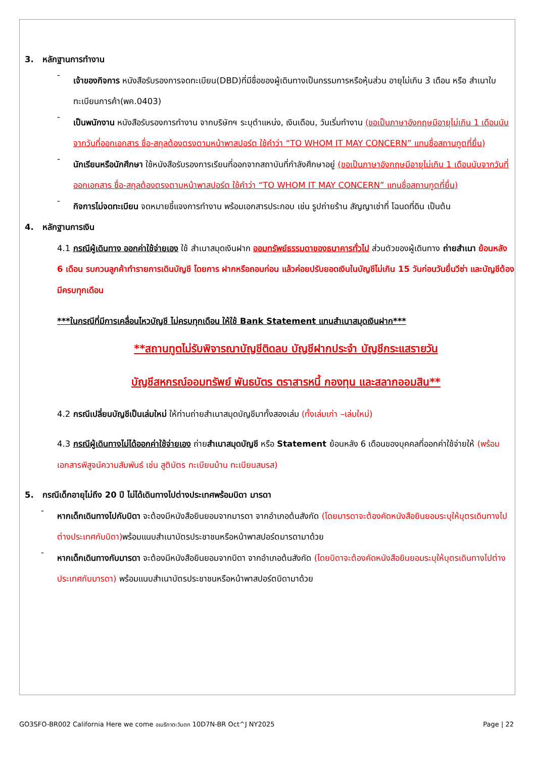3. หลักฐานการทำงาน
-
เจ้าของกิจการ หนังสือรับรองการจดทะเบียน(DBD)ที่มีชื่อของผู้เดินทางเป็นกรรมการหรือหุ้นส่วน อายุไม่เกิน 3 เดือน หรือ สำเนาใบทะเบียนการค้า(พค.0403)
-
เป็นพนักงาน หนังสือรับรองการทำงาน จากบริษัทฯ ระบุตำแหน่ง, เงินเดือน, วันเริ่มทำงาน (ขอเป็นภาษาอังกฤษมีอายุไม่เกิน 1 เดือนนับจากวันที่ออกเอกสาร ชื่อ-สกุลต้องตรงตามหน้าพาสปอร์ต ใช้คำว่า “TO WHOM IT MAY CONCERN” แทนชื่อสถานทูตที่ยื่น)
-
นักเรียนหรือนักศึกษา ใช้หนังสือรับรองการเรียนที่ออกจากสถาบันที่กำลังศึกษาอยู่ (ขอเป็นภาษาอังกฤษมีอายุไม่เกิน 1 เดือนนับจากวันที่ออกเอกสาร ชื่อ-สกุลต้องตรงตามหน้าพาสปอร์ต ใช้คำว่า “TO WHOM IT MAY CONCERN” แทนชื่อสถานทูตที่ยื่น)
-
กิจการไม่จดทะเบียน จดหมายชี้แจงการทำงาน พร้อมเอกสารประกอบ เช่น รูปถ่ายร้าน สัญญาเช่าที่ โฉนดที่ดิน เป็นต้น
4. หลักฐานการเงิน
4.1 กรณีผู้เดินทาง ออกค่าใช้จ่ายเอง ใช้ สำเนาสมุดเงินฝาก ออมทรัพย์ธรรมดาของธนาคารทั่วไป ส่วนตัวของผู้เดินทาง ถ่ายสำเนา ย้อนหลัง 6 เดือน รบกวนลูกค้าทำรายการเดินบัญชี โดยการ ฝากหรือถอนก่อน แล้วค่อยปรับยอดเงินในบัญชีไม่เกิน 15 วันก่อนวันยื่นวีซ่า และบัญชีต้องมีครบทุกเดือน
***ในกรณีที่มีการเคลื่อนไหวบัญชี ไม่ครบทุกเดือน ให้ใช้ Bank Statement แทนสำเนาสมุดเงินฝาก***
**สถานทูตไม่รับพิจารณาบัญชีติดลบ บัญชีฝากประจำ บัญชีกระแสรายวัน
บัญชีสหกรณ์ออมทรัพย์ พันธบัตร ตราสารหนี้ กองทุน และสลากออมสิน**
4.2 กรณีเปลี่ยนบัญชีเป็นเล่มใหม่ ให้ท่านถ่ายสำเนาสมุดบัญชีมาทั้งสองเล่ม (ทั้งเล่มเก่า –เล่มใหม่)
4.3 กรณีผู้เดินทางไม่ได้ออกค่าใช้จ่ายเอง ถ่ายสำเนาสมุดบัญชี หรือ Statement ย้อนหลัง 6 เดือนของบุคคลที่ออกค่าใช้จ่ายให้ (พร้อมเอกสารพิสูจน์ความสัมพันธ์ เช่น สูติบัตร ทะเบียนบ้าน ทะเบียนสมรส)
5. กรณีเด็กอายุไม่ถึง 20 ปี ไม่ได้เดินทางไปต่างประเทศพร้อมบิดา มารดา
-
หากเด็กเดินทางไปกับบิดา จะต้องมีหนังสือยินยอมจากมารดา จากอำเภอต้นสังกัด (โดยมารดาจะต้องคัดหนังสือยินยอมระบุให้บุตรเดินทางไปต่างประเทศกับบิดา) พร้อมแนบสำเนาบัตรประชาชนหรือหน้าพาสปอร์ตมารดามาด้วย
-
หากเด็กเดินทางกับมารดา จะต้องมีหนังสือยินยอมจากบิดา จากอำเภอต้นสังกัด (โดยบิดาจะต้องคัดหนังสือยินยอมระบุให้บุตรเดินทางไปต่างประเทศกับมารดา) พร้อมแนบสำเนาบัตรประชาชนหรือหน้าพาสปอร์ตบิดามาด้วย
GO3SFO-BR002 California Here we come อเมริกาตะวันตก 10D7N-BR Oct^J NY2025 Page | 22